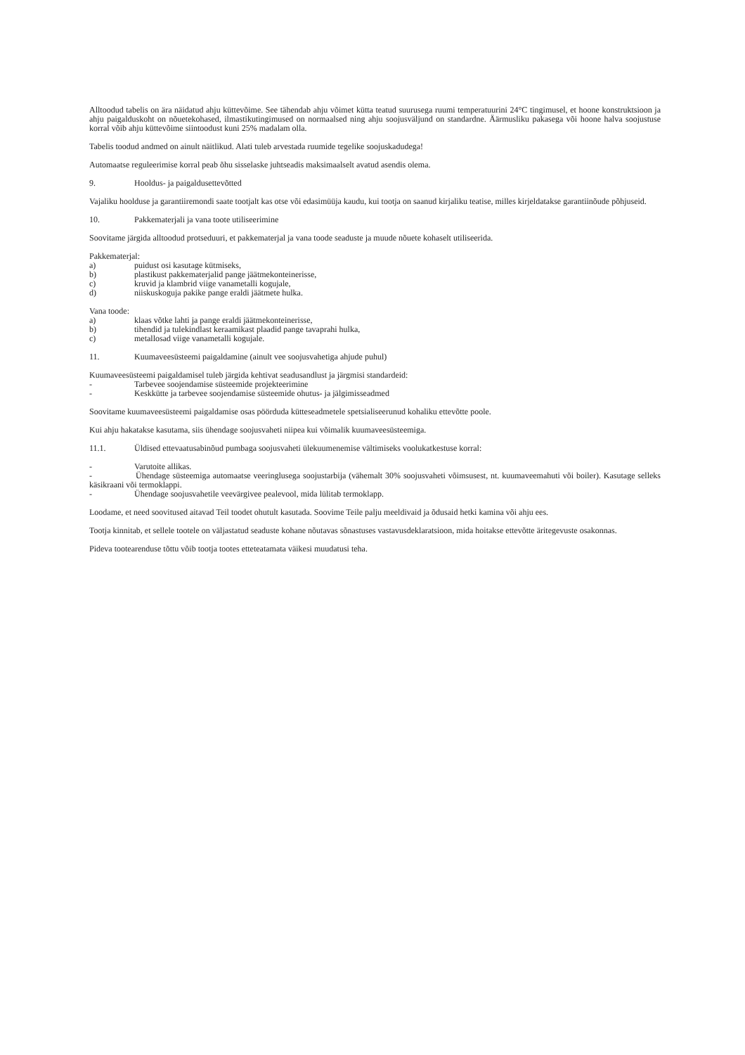Alltoodud tabelis on ära näidatud ahju küttevõime. See tähendab ahju võimet kütta teatud suurusega ruumi temperatuurini 24°C tingimusel, et hoone konstruktsioon ja ahju paigalduskoht on nõuetekohased, ilmastikutingimused on normaalsed ning ahju soojusväljund on standardne. Äärmusliku pakasega või hoone halva soojustuse korral võib ahju küttevõime siintoodust kuni 25% madalam olla.
Tabelis toodud andmed on ainult näitlikud. Alati tuleb arvestada ruumide tegelike soojuskadudega!
Automaatse reguleerimise korral peab õhu sisselaske juhtseadis maksimaalselt avatud asendis olema.
9. Hooldus- ja paigaldusettevõtted
Vajaliku hoolduse ja garantiiremondi saate tootjalt kas otse või edasimüüja kaudu, kui tootja on saanud kirjaliku teatise, milles kirjeldatakse garantiinõude põhjuseid.
10. Pakkematerjali ja vana toote utiliseerimine
Soovitame järgida alltoodud protseduuri, et pakkematerjal ja vana toode seaduste ja muude nõuete kohaselt utiliseerida.
Pakkematerjal:
a) puidust osi kasutage kütmiseks,
b) plastikust pakkematerjalid pange jäätmekonteinerisse,
c) kruvid ja klambrid viige vanametalli kogujale,
d) niiskuskoguja pakike pange eraldi jäätmete hulka.
Vana toode:
a) klaas võtke lahti ja pange eraldi jäätmekonteinerisse,
b) tihendid ja tulekindlast keraamikast plaadid pange tavaprahi hulka,
c) metallosad viige vanametalli kogujale.
11. Kuumaveesüsteemi paigaldamine (ainult vee soojusvahetiga ahjude puhul)
Kuumaveesüsteemi paigaldamisel tuleb järgida kehtivat seadusandlust ja järgmisi standardeid:
- Tarbevee soojendamise süsteemide projekteerimine
- Keskkütte ja tarbevee soojendamise süsteemide ohutus- ja jälgimisseadmed
Soovitame kuumaveesüsteemi paigaldamise osas pöörduda kütteseadmetele spetsialiseerunud kohaliku ettevõtte poole.
Kui ahju hakatakse kasutama, siis ühendage soojusvaheti niipea kui võimalik kuumaveesüsteemiga.
11.1. Üldised ettevaatusabinõud pumbaga soojusvaheti ülekuumenemise vältimiseks voolukatkestuse korral:
- Varutoite allikas.
- Ühendage süsteemiga automaatse veeringlusega soojustarbija (vähemalt 30% soojusvaheti võimsusest, nt. kuumaveemahuti või boiler). Kasutage selleks käsikraani või termoklappi.
- Ühendage soojusvahetile veevärgivee pealevool, mida lülitab termoklapp.
Loodame, et need soovitused aitavad Teil toodet ohutult kasutada. Soovime Teile palju meeldivaid ja õdusaid hetki kamina või ahju ees.
Tootja kinnitab, et sellele tootele on väljastatud seaduste kohane nõutavas sõnastuses vastavusdeklaratsioon, mida hoitakse ettevõtte äritegevuste osakonnas.
Pideva tootearenduse tõttu võib tootja tootes etteteatamata väikesi muudatusi teha.